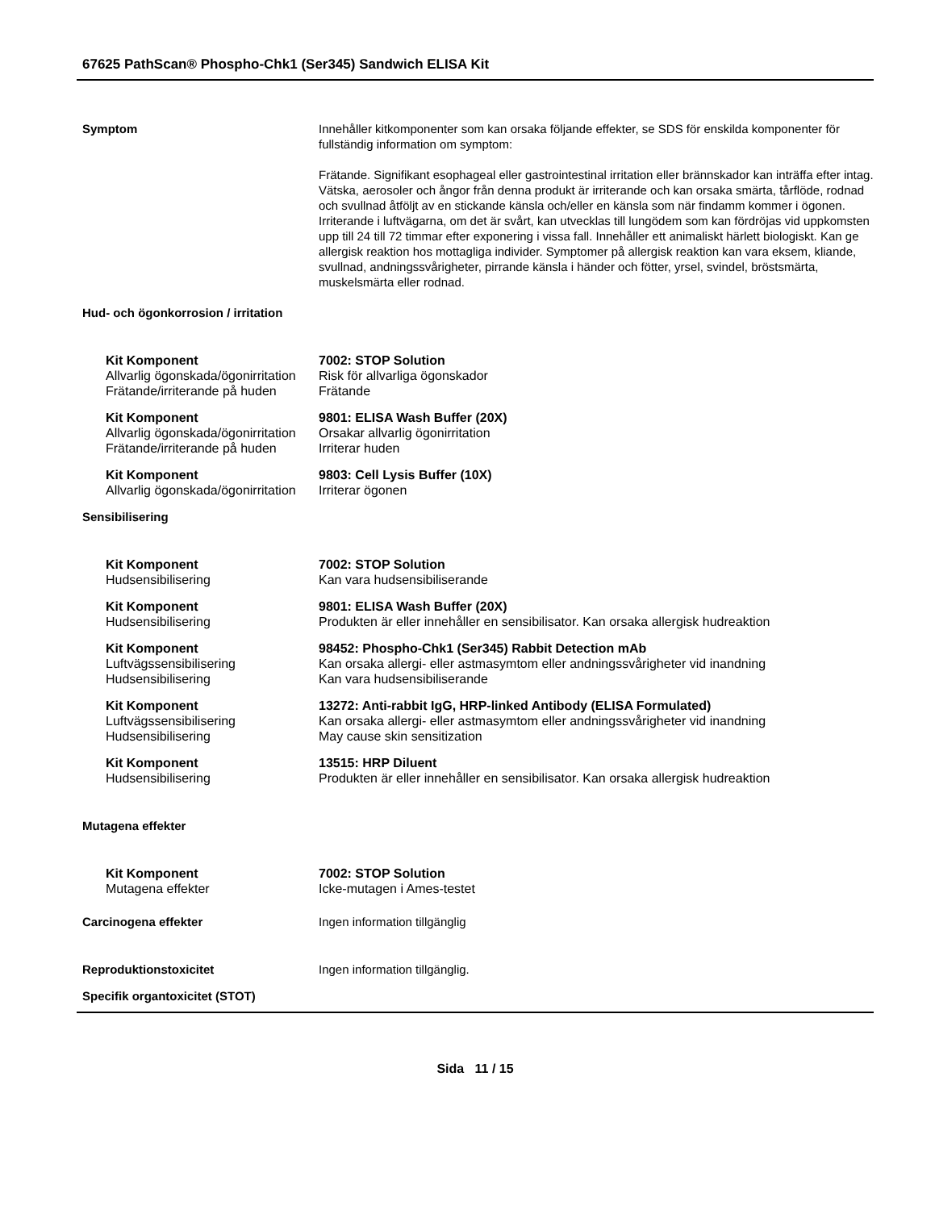67625 PathScan® Phospho-Chk1 (Ser345) Sandwich ELISA Kit
Symptom Innehåller kitkomponenter som kan orsaka följande effekter, se SDS för enskilda komponenter för fullständig information om symptom:
Frätande. Signifikant esophageal eller gastrointestinal irritation eller brännskador kan inträffa efter intag. Vätska, aerosoler och ångor från denna produkt är irriterande och kan orsaka smärta, tårflöde, rodnad och svullnad åtföljt av en stickande känsla och/eller en känsla som när findamm kommer i ögonen. Irriterande i luftvägarna, om det är svårt, kan utvecklas till lungödem som kan fördröjas vid uppkomsten upp till 24 till 72 timmar efter exponering i vissa fall. Innehåller ett animaliskt härlett biologiskt. Kan ge allergisk reaktion hos mottagliga individer. Symptomer på allergisk reaktion kan vara eksem, kliande, svullnad, andningssvårigheter, pirrande känsla i händer och fötter, yrsel, svindel, bröstsmärta, muskelsmärta eller rodnad.
Hud- och ögonkorrosion / irritation
Kit Komponent 7002: STOP Solution
Allvarlig ögonskada/ögonirritation
Risk för allvarliga ögonskador
Frätande/irriterande på huden
Frätande
Kit Komponent 9801: ELISA Wash Buffer (20X)
Allvarlig ögonskada/ögonirritation
Orsakar allvarlig ögonirritation
Frätande/irriterande på huden
Irriterar huden
Kit Komponent 9803: Cell Lysis Buffer (10X)
Allvarlig ögonskada/ögonirritation
Irriterar ögonen
Sensibilisering
Kit Komponent 7002: STOP Solution
Hudsensibilisering Kan vara hudsensibiliserande
Kit Komponent 9801: ELISA Wash Buffer (20X)
Hudsensibilisering Produkten är eller innehåller en sensibilisator. Kan orsaka allergisk hudreaktion
Kit Komponent 98452: Phospho-Chk1 (Ser345) Rabbit Detection mAb
Luftvägssensibilisering Kan orsaka allergi- eller astmasymtom eller andningssvårigheter vid inandning
Hudsensibilisering Kan vara hudsensibiliserande
Kit Komponent 13272: Anti-rabbit IgG, HRP-linked Antibody (ELISA Formulated)
Luftvägssensibilisering Kan orsaka allergi- eller astmasymtom eller andningssvårigheter vid inandning
Hudsensibilisering May cause skin sensitization
Kit Komponent 13515: HRP Diluent
Hudsensibilisering Produkten är eller innehåller en sensibilisator. Kan orsaka allergisk hudreaktion
Mutagena effekter
Kit Komponent 7002: STOP Solution
Mutagena effekter Icke-mutagen i Ames-testet
Carcinogena effekter Ingen information tillgänglig
Reproduktionstoxicitet Ingen information tillgänglig.
Specifik organtoxicitet (STOT)
Sida 11 / 15